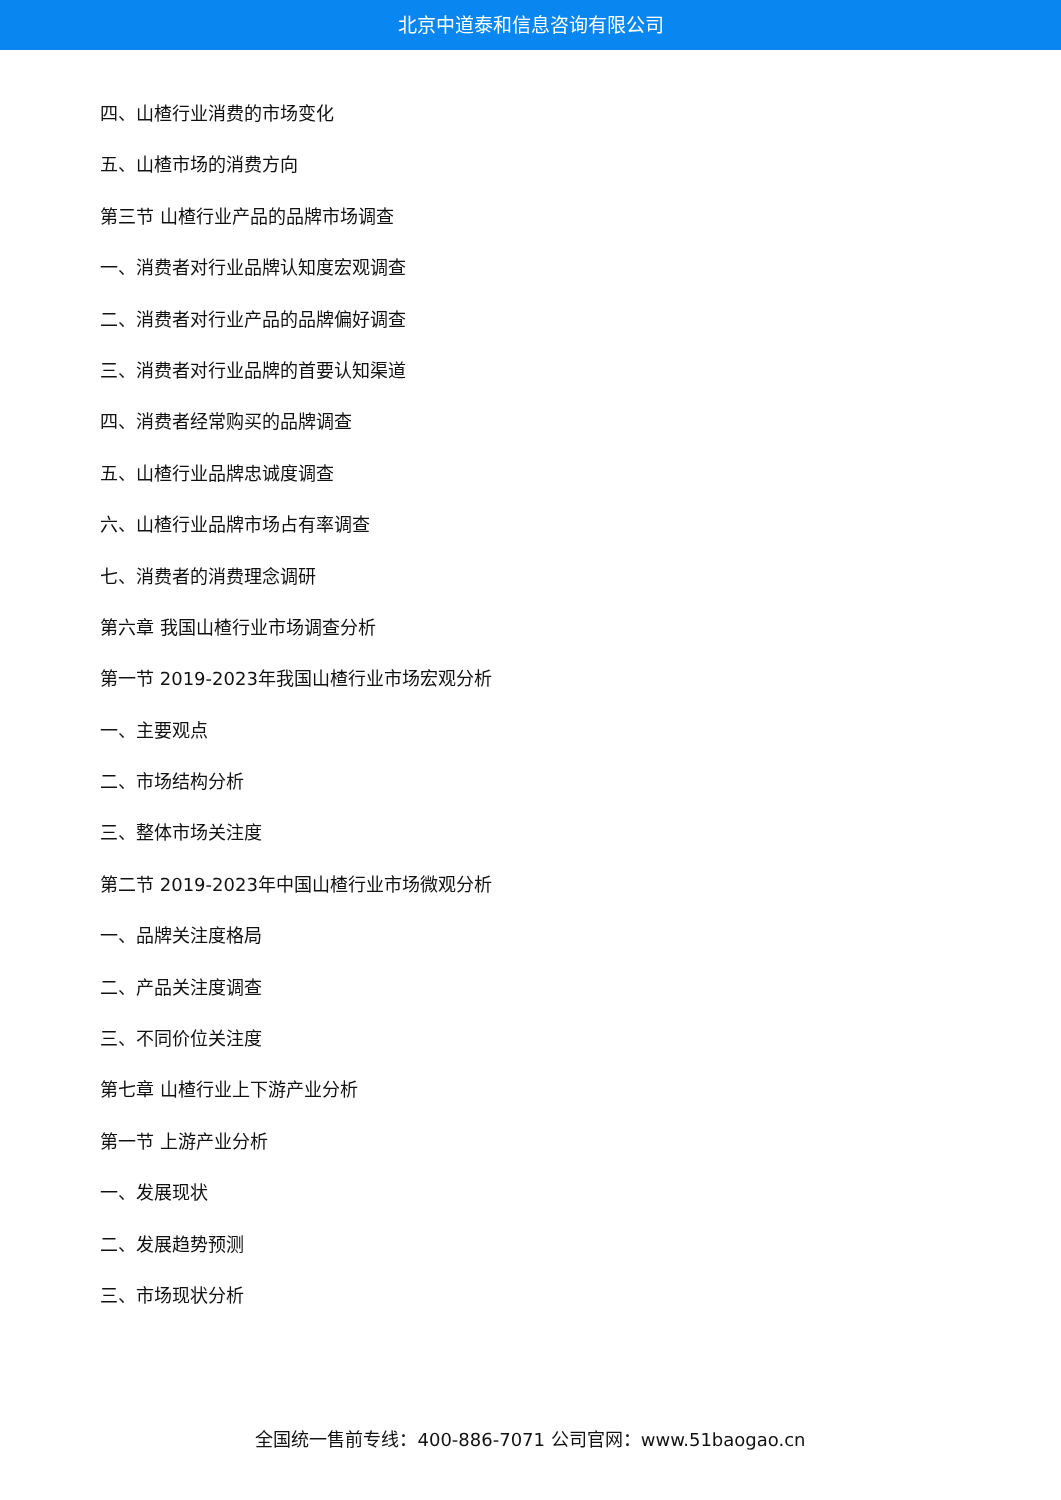北京中道泰和信息咨询有限公司
四、山楂行业消费的市场变化
五、山楂市场的消费方向
第三节 山楂行业产品的品牌市场调查
一、消费者对行业品牌认知度宏观调查
二、消费者对行业产品的品牌偏好调查
三、消费者对行业品牌的首要认知渠道
四、消费者经常购买的品牌调查
五、山楂行业品牌忠诚度调查
六、山楂行业品牌市场占有率调查
七、消费者的消费理念调研
第六章 我国山楂行业市场调查分析
第一节 2019-2023年我国山楂行业市场宏观分析
一、主要观点
二、市场结构分析
三、整体市场关注度
第二节 2019-2023年中国山楂行业市场微观分析
一、品牌关注度格局
二、产品关注度调查
三、不同价位关注度
第七章 山楂行业上下游产业分析
第一节 上游产业分析
一、发展现状
二、发展趋势预测
三、市场现状分析
全国统一售前专线：400-886-7071 公司官网：www.51baogao.cn